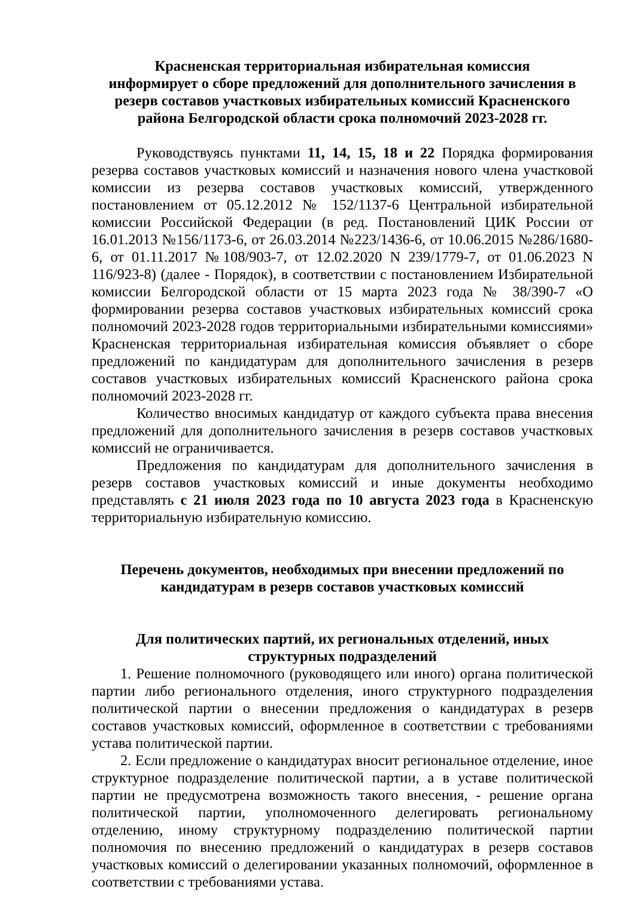Красненская территориальная избирательная комиссия
информирует о сборе предложений для дополнительного зачисления в резерв составов участковых избирательных комиссий Красненского района Белгородской области срока полномочий 2023-2028 гг.
Руководствуясь пунктами 11, 14, 15, 18 и 22 Порядка формирования резерва составов участковых комиссий и назначения нового члена участковой комиссии из резерва составов участковых комиссий, утвержденного постановлением от 05.12.2012 № 152/1137-6 Центральной избирательной комиссии Российской Федерации (в ред. Постановлений ЦИК России от 16.01.2013 №156/1173-6, от 26.03.2014 №223/1436-6, от 10.06.2015 №286/1680-6, от 01.11.2017 №108/903-7, от 12.02.2020 N 239/1779-7, от 01.06.2023 N 116/923-8) (далее - Порядок), в соответствии с постановлением Избирательной комиссии Белгородской области от 15 марта 2023 года № 38/390-7 «О формировании резерва составов участковых избирательных комиссий срока полномочий 2023-2028 годов территориальными избирательными комиссиями» Красненская территориальная избирательная комиссия объявляет о сборе предложений по кандидатурам для дополнительного зачисления в резерв составов участковых избирательных комиссий Красненского района срока полномочий 2023-2028 гг.
Количество вносимых кандидатур от каждого субъекта права внесения предложений для дополнительного зачисления в резерв составов участковых комиссий не ограничивается.
Предложения по кандидатурам для дополнительного зачисления в резерв составов участковых комиссий и иные документы необходимо представлять с 21 июля 2023 года по 10 августа 2023 года в Красненскую территориальную избирательную комиссию.
Перечень документов, необходимых при внесении предложений по кандидатурам в резерв составов участковых комиссий
Для политических партий, их региональных отделений, иных структурных подразделений
1. Решение полномочного (руководящего или иного) органа политической партии либо регионального отделения, иного структурного подразделения политической партии о внесении предложения о кандидатурах в резерв составов участковых комиссий, оформленное в соответствии с требованиями устава политической партии.
2. Если предложение о кандидатурах вносит региональное отделение, иное структурное подразделение политической партии, а в уставе политической партии не предусмотрена возможность такого внесения, - решение органа политической партии, уполномоченного делегировать региональному отделению, иному структурному подразделению политической партии полномочия по внесению предложений о кандидатурах в резерв составов участковых комиссий о делегировании указанных полномочий, оформленное в соответствии с требованиями устава.